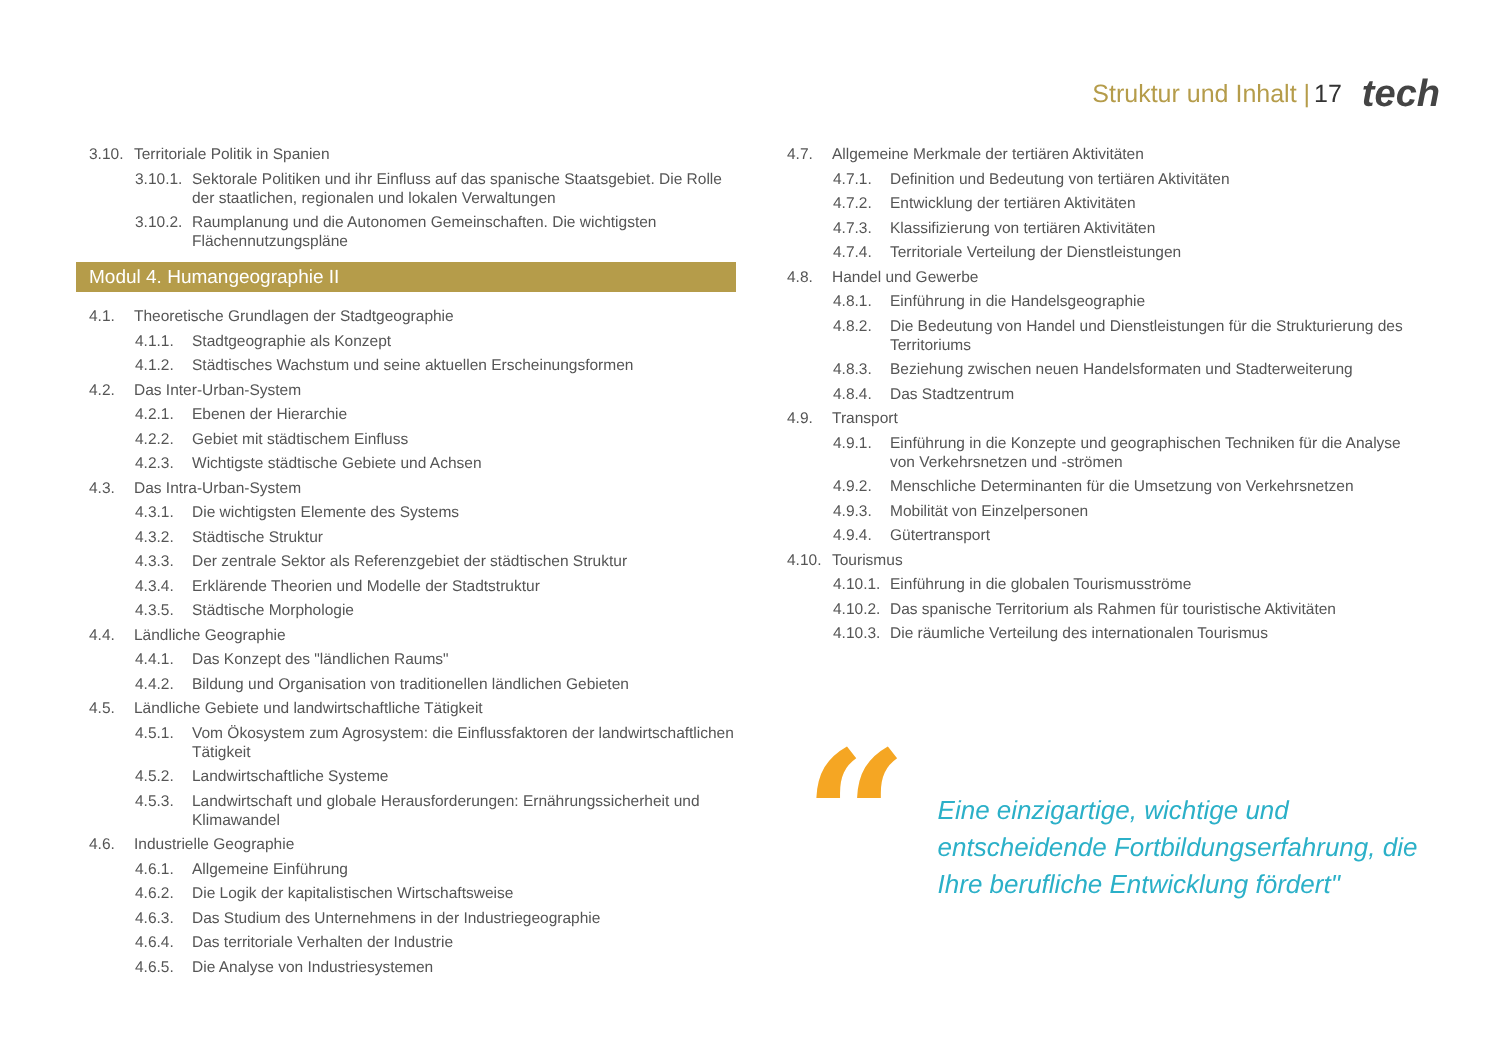Struktur und Inhalt | 17 tech
3.10. Territoriale Politik in Spanien
3.10.1. Sektorale Politiken und ihr Einfluss auf das spanische Staatsgebiet. Die Rolle der staatlichen, regionalen und lokalen Verwaltungen
3.10.2. Raumplanung und die Autonomen Gemeinschaften. Die wichtigsten Flächennutzungspläne
Modul 4. Humangeographie II
4.1. Theoretische Grundlagen der Stadtgeographie
4.1.1. Stadtgeographie als Konzept
4.1.2. Städtisches Wachstum und seine aktuellen Erscheinungsformen
4.2. Das Inter-Urban-System
4.2.1. Ebenen der Hierarchie
4.2.2. Gebiet mit städtischem Einfluss
4.2.3. Wichtigste städtische Gebiete und Achsen
4.3. Das Intra-Urban-System
4.3.1. Die wichtigsten Elemente des Systems
4.3.2. Städtische Struktur
4.3.3. Der zentrale Sektor als Referenzgebiet der städtischen Struktur
4.3.4. Erklärende Theorien und Modelle der Stadtstruktur
4.3.5. Städtische Morphologie
4.4. Ländliche Geographie
4.4.1. Das Konzept des "ländlichen Raums"
4.4.2. Bildung und Organisation von traditionellen ländlichen Gebieten
4.5. Ländliche Gebiete und landwirtschaftliche Tätigkeit
4.5.1. Vom Ökosystem zum Agrosystem: die Einflussfaktoren der landwirtschaftlichen Tätigkeit
4.5.2. Landwirtschaftliche Systeme
4.5.3. Landwirtschaft und globale Herausforderungen: Ernährungssicherheit und Klimawandel
4.6. Industrielle Geographie
4.6.1. Allgemeine Einführung
4.6.2. Die Logik der kapitalistischen Wirtschaftsweise
4.6.3. Das Studium des Unternehmens in der Industriegeographie
4.6.4. Das territoriale Verhalten der Industrie
4.6.5. Die Analyse von Industriesystemen
4.7. Allgemeine Merkmale der tertiären Aktivitäten
4.7.1. Definition und Bedeutung von tertiären Aktivitäten
4.7.2. Entwicklung der tertiären Aktivitäten
4.7.3. Klassifizierung von tertiären Aktivitäten
4.7.4. Territoriale Verteilung der Dienstleistungen
4.8. Handel und Gewerbe
4.8.1. Einführung in die Handelsgeographie
4.8.2. Die Bedeutung von Handel und Dienstleistungen für die Strukturierung des Territoriums
4.8.3. Beziehung zwischen neuen Handelsformaten und Stadterweiterung
4.8.4. Das Stadtzentrum
4.9. Transport
4.9.1. Einführung in die Konzepte und geographischen Techniken für die Analyse von Verkehrsnetzen und -strömen
4.9.2. Menschliche Determinanten für die Umsetzung von Verkehrsnetzen
4.9.3. Mobilität von Einzelpersonen
4.9.4. Gütertransport
4.10. Tourismus
4.10.1. Einführung in die globalen Tourismusströme
4.10.2. Das spanische Territorium als Rahmen für touristische Aktivitäten
4.10.3. Die räumliche Verteilung des internationalen Tourismus
“
Eine einzigartige, wichtige und entscheidende Fortbildungserfahrung, die Ihre berufliche Entwicklung fördert"